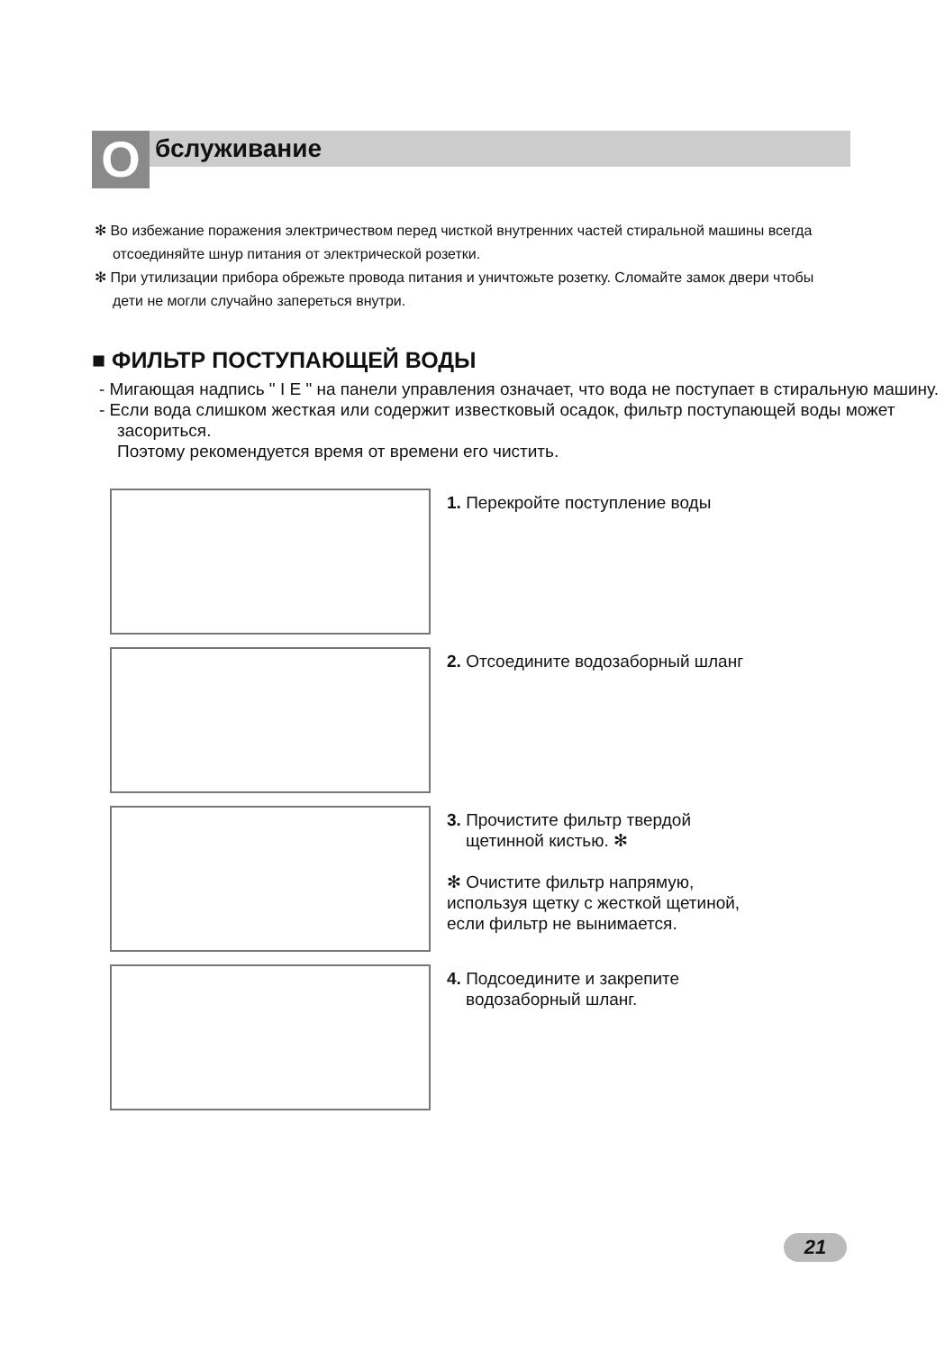О
бслуживание
✻ Во избежание поражения электричеством перед чисткой внутренних частей стиральной машины всегда отсоединяйте шнур питания от электрической розетки.
✻ При утилизации прибора обрежьте провода питания и уничтожьте розетку. Сломайте замок двери чтобы дети не могли случайно запереться внутри.
■ ФИЛЬТР ПОСТУПАЮЩЕЙ ВОДЫ
- Мигающая надпись " I E " на панели управления означает, что вода не поступает в стиральную машину.
- Если вода слишком жесткая или содержит известковый осадок, фильтр поступающей воды может засориться.
Поэтому рекомендуется время от времени его чистить.
1. Перекройте поступление воды
2. Отсоедините водозаборный шланг
3. Прочистите фильтр твердой
щетинной кистью. ✻
✻ Очистите фильтр напрямую,
используя щетку с жесткой щетиной,
если фильтр не вынимается.
4. Подсоедините и закрепите
водозаборный шланг.
21